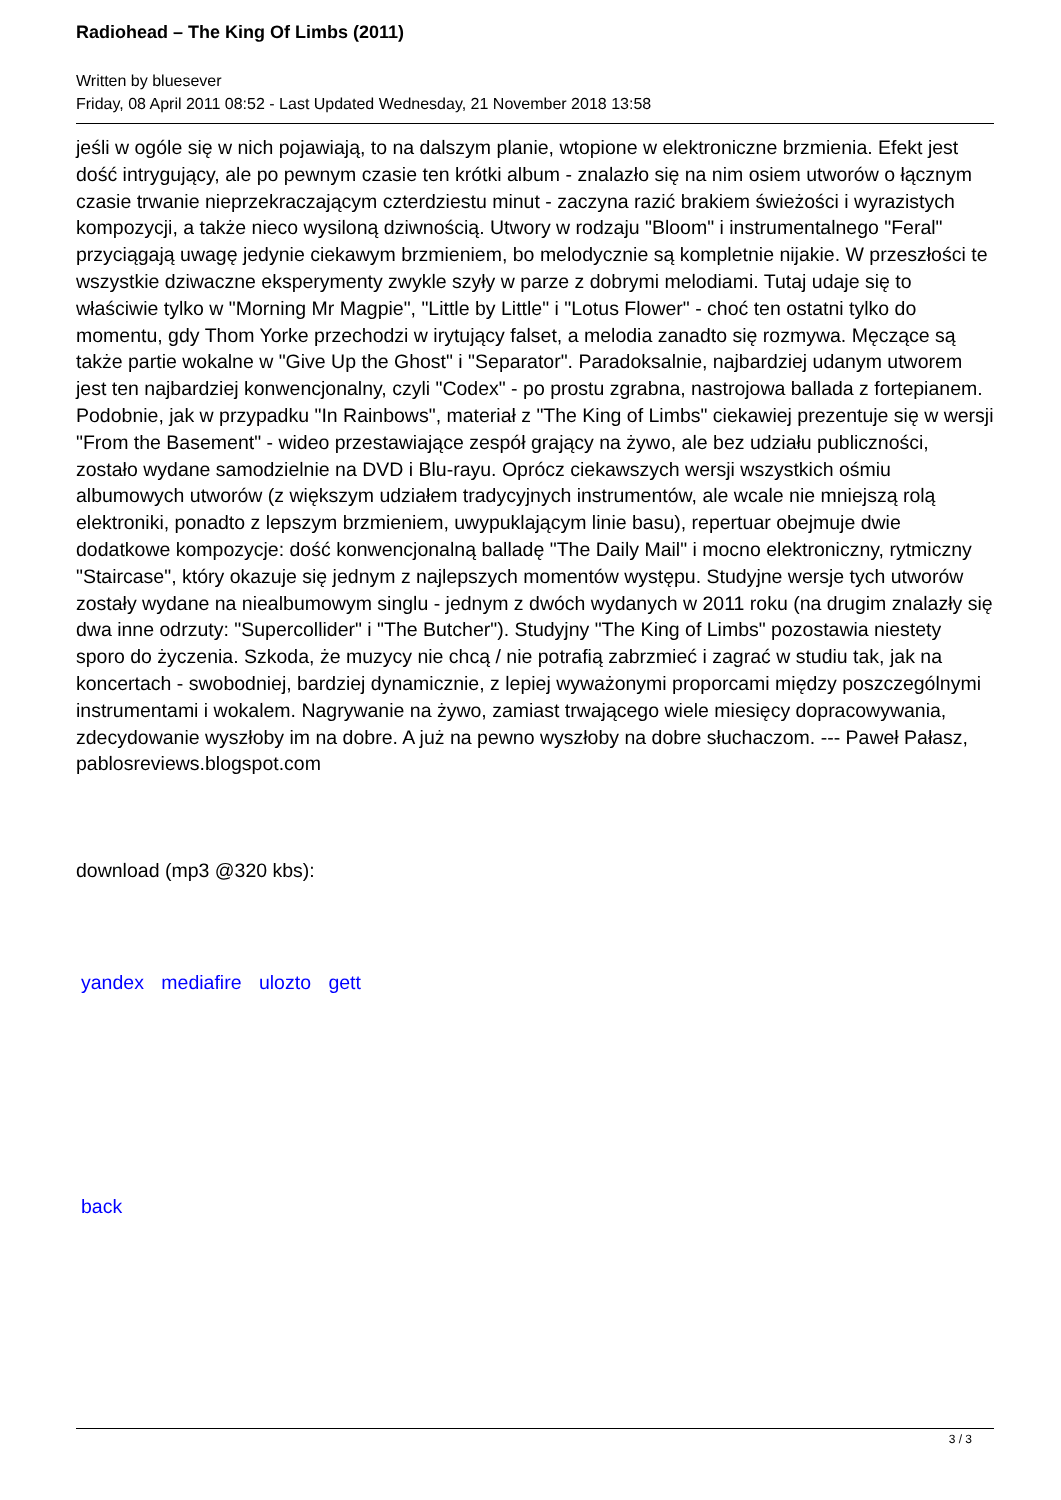Radiohead – The King Of Limbs (2011)
Written by bluesever
Friday, 08 April 2011 08:52 - Last Updated Wednesday, 21 November 2018 13:58
jeśli w ogóle się w nich pojawiają, to na dalszym planie, wtopione w elektroniczne brzmienia. Efekt jest dość intrygujący, ale po pewnym czasie ten krótki album - znalazło się na nim osiem utworów o łącznym czasie trwanie nieprzekraczającym czterdziestu minut - zaczyna razić brakiem świeżości i wyrazistych kompozycji, a także nieco wysiloną dziwnością. Utwory w rodzaju "Bloom" i instrumentalnego "Feral" przyciągają uwagę jedynie ciekawym brzmieniem, bo melodycznie są kompletnie nijakie. W przeszłości te wszystkie dziwaczne eksperymenty zwykle szyły w parze z dobrymi melodiami. Tutaj udaje się to właściwie tylko w "Morning Mr Magpie", "Little by Little" i "Lotus Flower" - choć ten ostatni tylko do momentu, gdy Thom Yorke przechodzi w irytujący falset, a melodia zanadto się rozmywa. Męczące są także partie wokalne w "Give Up the Ghost" i "Separator". Paradoksalnie, najbardziej udanym utworem jest ten najbardziej konwencjonalny, czyli "Codex" - po prostu zgrabna, nastrojowa ballada z fortepianem. Podobnie, jak w przypadku "In Rainbows", materiał z "The King of Limbs" ciekawiej prezentuje się w wersji "From the Basement" - wideo przestawiające zespół grający na żywo, ale bez udziału publiczności, zostało wydane samodzielnie na DVD i Blu-rayu. Oprócz ciekawszych wersji wszystkich ośmiu albumowych utworów (z większym udziałem tradycyjnych instrumentów, ale wcale nie mniejszą rolą elektroniki, ponadto z lepszym brzmieniem, uwypuklającym linie basu), repertuar obejmuje dwie dodatkowe kompozycje: dość konwencjonalną balladę "The Daily Mail" i mocno elektroniczny, rytmiczny "Staircase", który okazuje się jednym z najlepszych momentów występu. Studyjne wersje tych utworów zostały wydane na niealbumowym singlu - jednym z dwóch wydanych w 2011 roku (na drugim znalazły się dwa inne odrzuty: "Supercollider" i "The Butcher"). Studyjny "The King of Limbs" pozostawia niestety sporo do życzenia. Szkoda, że muzycy nie chcą / nie potrafią zabrzmieć i zagrać w studiu tak, jak na koncertach - swobodniej, bardziej dynamicznie, z lepiej wyważonymi proporcami między poszczególnymi instrumentami i wokalem. Nagrywanie na żywo, zamiast trwającego wiele miesięcy dopracowywania, zdecydowanie wyszłoby im na dobre. A już na pewno wyszłoby na dobre słuchaczom. --- Paweł Pałasz, pablosreviews.blogspot.com
download (mp3 @320 kbs):
yandex mediafire ulozto gett
back
3 / 3